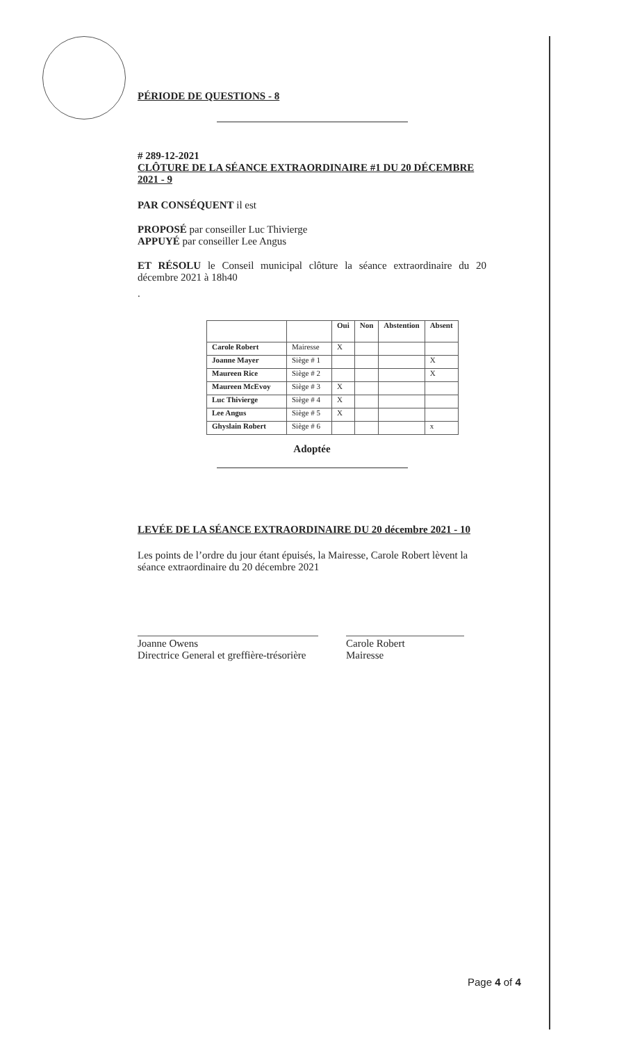PÉRIODE DE QUESTIONS - 8
# 289-12-2021
CLÔTURE DE LA SÉANCE EXTRAORDINAIRE #1 DU 20 DÉCEMBRE 2021 - 9
PAR CONSÉQUENT il est
PROPOSÉ par conseiller Luc Thivierge
APPUYÉ par conseiller Lee Angus
ET RÉSOLU le Conseil municipal clôture la séance extraordinaire du 20 décembre 2021 à 18h40
.
| | | Oui | Non | Abstention | Absent |
| --- | --- | --- | --- | --- | --- |
| Carole Robert | Mairesse | X | | | |
| Joanne Mayer | Siège # 1 | | | | X |
| Maureen Rice | Siège # 2 | | | | X |
| Maureen McEvoy | Siège # 3 | X | | | |
| Luc Thivierge | Siège # 4 | X | | | |
| Lee Angus | Siège # 5 | X | | | |
| Ghyslain Robert | Siège # 6 | | | | x |
Adoptée
LEVÉE DE LA SÉANCE EXTRAORDINAIRE DU 20 décembre 2021 - 10
Les points de l’ordre du jour étant épuisés, la Mairesse, Carole Robert lèvent la séance extraordinaire du 20 décembre 2021
Joanne Owens
Directrice General et greffière-trésorière
Carole Robert
Mairesse
Page 4 of 4